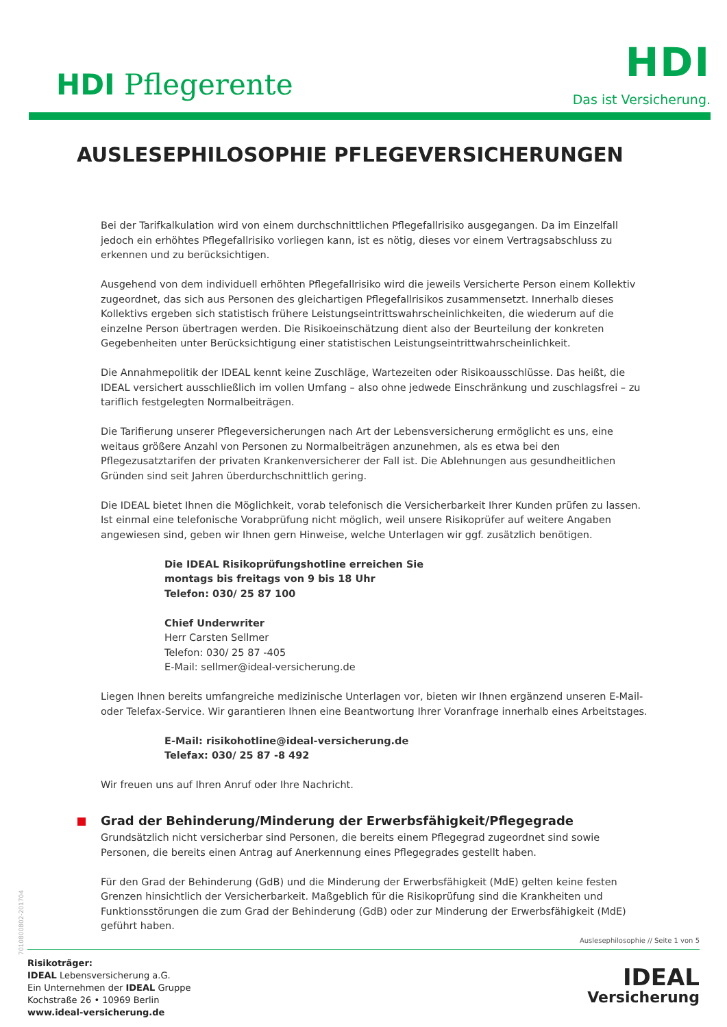HDI Pflegerente
HDI
Das ist Versicherung.
AUSLESEPHILOSOPHIE PFLEGEVERSICHERUNGEN
Bei der Tarifkalkulation wird von einem durchschnittlichen Pflegefallrisiko ausgegangen. Da im Einzelfall jedoch ein erhöhtes Pflegefallrisiko vorliegen kann, ist es nötig, dieses vor einem Vertragsabschluss zu erkennen und zu berücksichtigen.
Ausgehend von dem individuell erhöhten Pflegefallrisiko wird die jeweils Versicherte Person einem Kollektiv zugeordnet, das sich aus Personen des gleichartigen Pflegefallrisikos zusammensetzt. Innerhalb dieses Kollektivs ergeben sich statistisch frühere Leistungseintrittswahrscheinlichkeiten, die wiederum auf die einzelne Person übertragen werden. Die Risikoeinschätzung dient also der Beurteilung der konkreten Gegebenheiten unter Berücksichtigung einer statistischen Leistungseintrittwahrscheinlichkeit.
Die Annahmepolitik der IDEAL kennt keine Zuschläge, Wartezeiten oder Risikoausschlüsse. Das heißt, die IDEAL versichert ausschließlich im vollen Umfang – also ohne jedwede Einschränkung und zuschlagsfrei – zu tariflich festgelegten Normalbeiträgen.
Die Tarifierung unserer Pflegeversicherungen nach Art der Lebensversicherung ermöglicht es uns, eine weitaus größere Anzahl von Personen zu Normalbeiträgen anzunehmen, als es etwa bei den Pflegezusatztarifen der privaten Krankenversicherer der Fall ist. Die Ablehnungen aus gesundheitlichen Gründen sind seit Jahren überdurchschnittlich gering.
Die IDEAL bietet Ihnen die Möglichkeit, vorab telefonisch die Versicherbarkeit Ihrer Kunden prüfen zu lassen. Ist einmal eine telefonische Vorabprüfung nicht möglich, weil unsere Risikoprüfer auf weitere Angaben angewiesen sind, geben wir Ihnen gern Hinweise, welche Unterlagen wir ggf. zusätzlich benötigen.
Die IDEAL Risikoprüfungshotline erreichen Sie
montags bis freitags von 9 bis 18 Uhr
Telefon: 030/ 25 87 100
Chief Underwriter
Herr Carsten Sellmer
Telefon: 030/ 25 87 -405
E-Mail: sellmer@ideal-versicherung.de
Liegen Ihnen bereits umfangreiche medizinische Unterlagen vor, bieten wir Ihnen ergänzend unseren E-Mail- oder Telefax-Service. Wir garantieren Ihnen eine Beantwortung Ihrer Voranfrage innerhalb eines Arbeitstages.
E-Mail: risikohotline@ideal-versicherung.de
Telefax: 030/ 25 87 -8 492
Wir freuen uns auf Ihren Anruf oder Ihre Nachricht.
Grad der Behinderung/Minderung der Erwerbsfähigkeit/Pflegegrade
Grundsätzlich nicht versicherbar sind Personen, die bereits einem Pflegegrad zugeordnet sind sowie Personen, die bereits einen Antrag auf Anerkennung eines Pflegegrades gestellt haben.
Für den Grad der Behinderung (GdB) und die Minderung der Erwerbsfähigkeit (MdE) gelten keine festen Grenzen hinsichtlich der Versicherbarkeit. Maßgeblich für die Risikoprüfung sind die Krankheiten und Funktionsstörungen die zum Grad der Behinderung (GdB) oder zur Minderung der Erwerbsfähigkeit (MdE) geführt haben.
7010800802-201704
Auslesephilosophie // Seite 1 von 5
Risikoträger:
IDEAL Lebensversicherung a.G.
Ein Unternehmen der IDEAL Gruppe
Kochstraße 26 • 10969 Berlin
www.ideal-versicherung.de
IDEAL
Versicherung